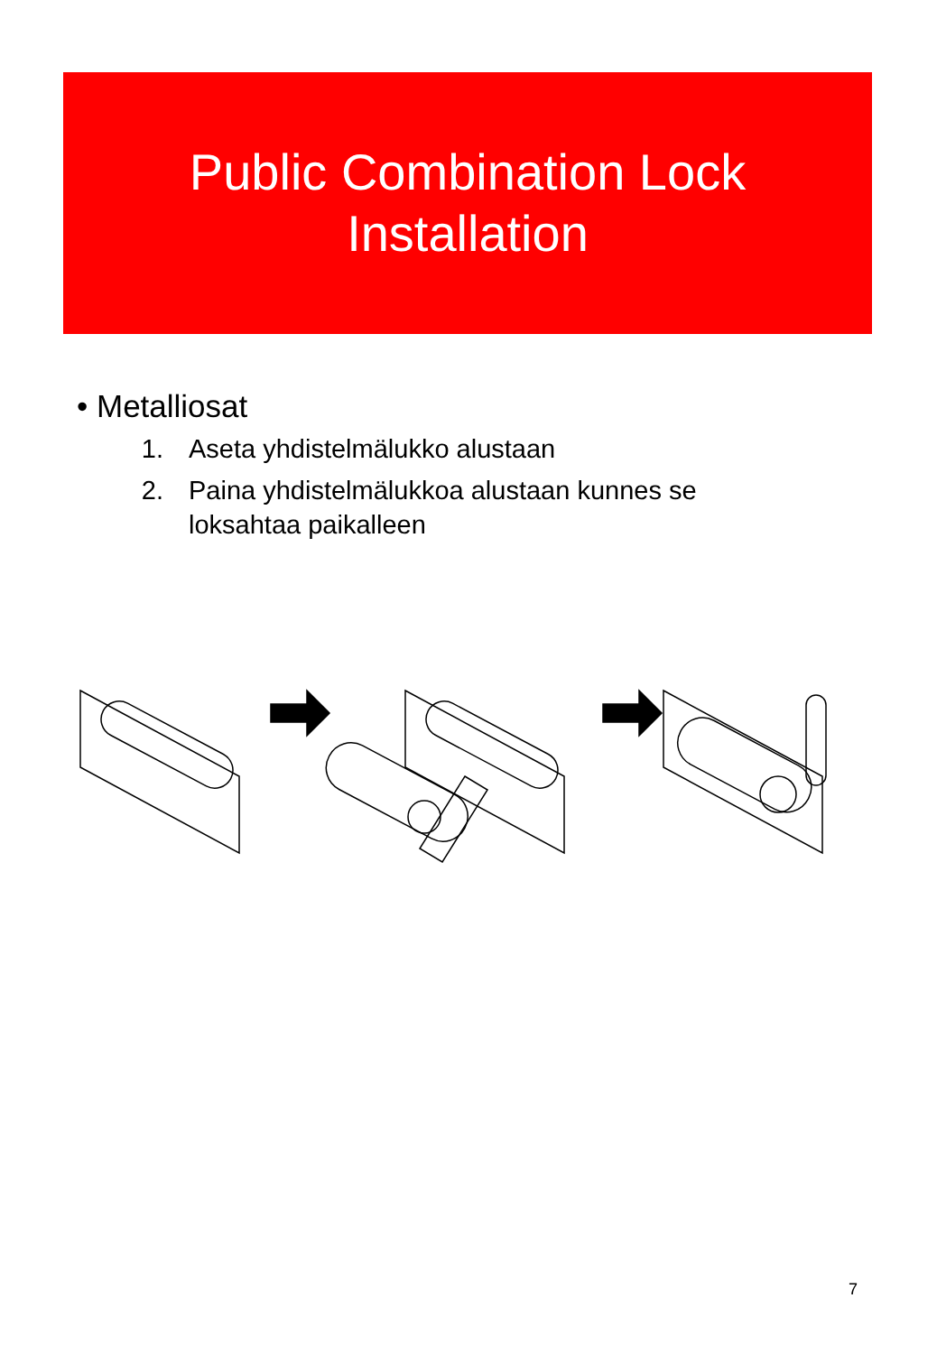Public Combination Lock
Installation
• Metalliosat
1. Aseta yhdistelmälukko alustaan
2. Paina yhdistelmälukkoa alustaan kunnes se loksahtaa paikalleen
7